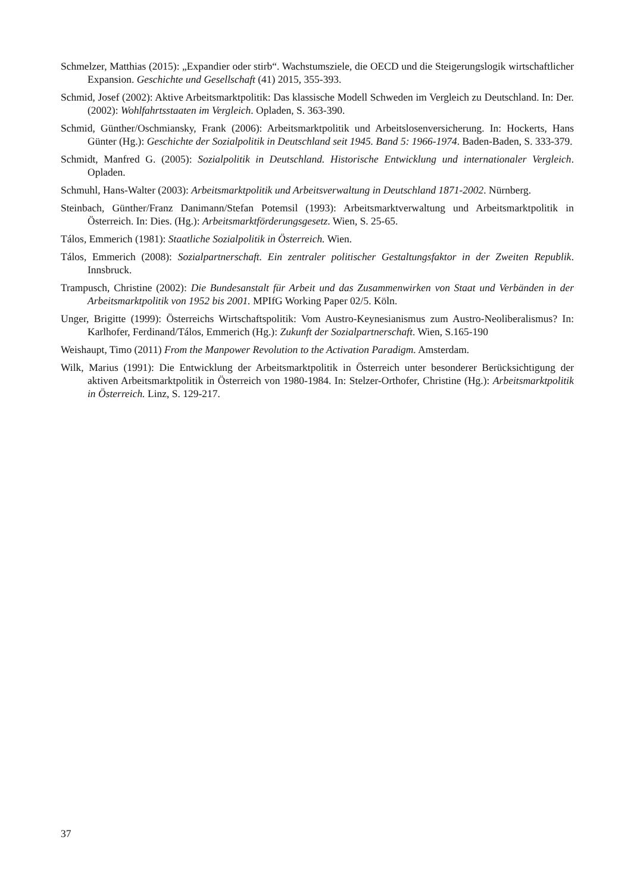Schmelzer, Matthias (2015): „Expandier oder stirb“. Wachstumsziele, die OECD und die Steigerungslogik wirtschaftlicher Expansion. Geschichte und Gesellschaft (41) 2015, 355-393.
Schmid, Josef (2002): Aktive Arbeitsmarktpolitik: Das klassische Modell Schweden im Vergleich zu Deutschland. In: Der. (2002): Wohlfahrtsstaaten im Vergleich. Opladen, S. 363-390.
Schmid, Günther/Oschmiansky, Frank (2006): Arbeitsmarktpolitik und Arbeitslosenversicherung. In: Hockerts, Hans Günter (Hg.): Geschichte der Sozialpolitik in Deutschland seit 1945. Band 5: 1966-1974. Baden-Baden, S. 333-379.
Schmidt, Manfred G. (2005): Sozialpolitik in Deutschland. Historische Entwicklung und internationaler Vergleich. Opladen.
Schmuhl, Hans-Walter (2003): Arbeitsmarktpolitik und Arbeitsverwaltung in Deutschland 1871-2002. Nürnberg.
Steinbach, Günther/Franz Danimann/Stefan Potemsil (1993): Arbeitsmarktverwaltung und Arbeitsmarktpolitik in Österreich. In: Dies. (Hg.): Arbeitsmarktförderungsgesetz. Wien, S. 25-65.
Tálos, Emmerich (1981): Staatliche Sozialpolitik in Österreich. Wien.
Tálos, Emmerich (2008): Sozialpartnerschaft. Ein zentraler politischer Gestaltungsfaktor in der Zweiten Republik. Innsbruck.
Trampusch, Christine (2002): Die Bundesanstalt für Arbeit und das Zusammenwirken von Staat und Verbänden in der Arbeitsmarktpolitik von 1952 bis 2001. MPIfG Working Paper 02/5. Köln.
Unger, Brigitte (1999): Österreichs Wirtschaftspolitik: Vom Austro-Keynesianismus zum Austro-Neoliberalismus? In: Karlhofer, Ferdinand/Tálos, Emmerich (Hg.): Zukunft der Sozialpartnerschaft. Wien, S.165-190
Weishaupt, Timo (2011) From the Manpower Revolution to the Activation Paradigm. Amsterdam.
Wilk, Marius (1991): Die Entwicklung der Arbeitsmarktpolitik in Österreich unter besonderer Berücksichtigung der aktiven Arbeitsmarktpolitik in Österreich von 1980-1984. In: Stelzer-Orthofer, Christine (Hg.): Arbeitsmarktpolitik in Österreich. Linz, S. 129-217.
37